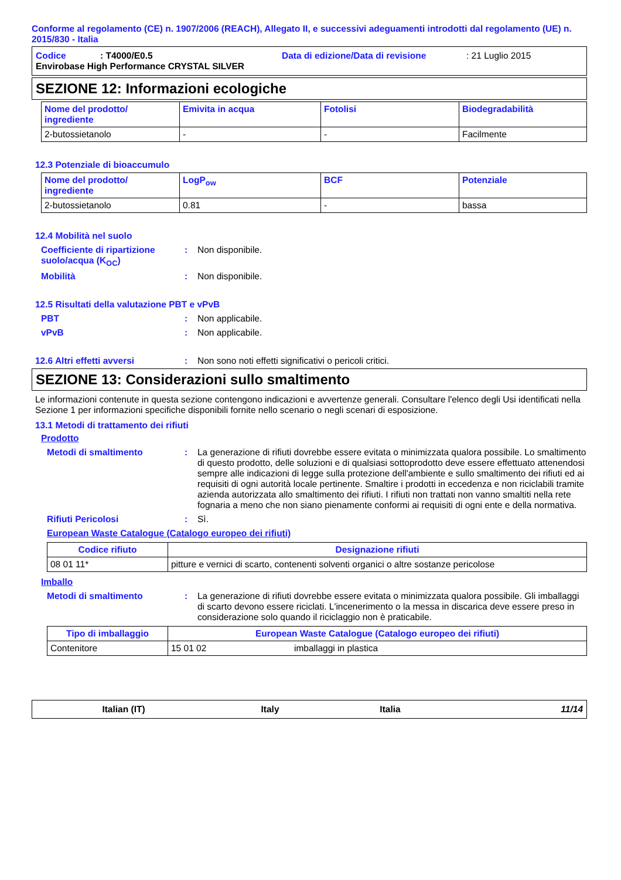Conforme al regolamento (CE) n. 1907/2006 (REACH), Allegato II, e successivi adeguamenti introdotti dal regolamento (UE) n. 2015/830 - Italia
Codice: T4000/E0.5 Data di edizione/Data di revisione: 21 Luglio 2015
Envirobase High Performance CRYSTAL SILVER
SEZIONE 12: Informazioni ecologiche
| Nome del prodotto/ ingrediente | Emivita in acqua | Fotolisi | Biodegradabilità |
| --- | --- | --- | --- |
| 2-butossietanolo | - | - | Facilmente |
12.3 Potenziale di bioaccumulo
| Nome del prodotto/ ingrediente | LogP<sub>ow</sub> | BCF | Potenziale |
| --- | --- | --- | --- |
| 2-butossietanolo | 0.81 | - | bassa |
12.4 Mobilità nel suolo
Coefficiente di ripartizione suolo/acqua (K<sub>OC</sub>): Non disponibile.
Mobilità: Non disponibile.
12.5 Risultati della valutazione PBT e vPvB
PBT: Non applicabile.
vPvB: Non applicabile.
12.6 Altri effetti avversi: Non sono noti effetti significativi o pericoli critici.
SEZIONE 13: Considerazioni sullo smaltimento
Le informazioni contenute in questa sezione contengono indicazioni e avvertenze generali. Consultare l'elenco degli Usi identificati nella Sezione 1 per informazioni specifiche disponibili fornite nello scenario o negli scenari di esposizione.
13.1 Metodi di trattamento dei rifiuti
Prodotto
Metodi di smaltimento: La generazione di rifiuti dovrebbe essere evitata o minimizzata qualora possibile. Lo smaltimento di questo prodotto, delle soluzioni e di qualsiasi sottoprodotto deve essere effettuato attenendosi sempre alle indicazioni di legge sulla protezione dell'ambiente e sullo smaltimento dei rifiuti ed ai requisiti di ogni autorità locale pertinente. Smaltire i prodotti in eccedenza e non riciclabili tramite azienda autorizzata allo smaltimento dei rifiuti. I rifiuti non trattati non vanno smaltiti nella rete fognaria a meno che non siano pienamente conformi ai requisiti di ogni ente e della normativa.
Rifiuti Pericolosi: Sì.
European Waste Catalogue (Catalogo europeo dei rifiuti)
| Codice rifiuto | Designazione rifiuti |
| --- | --- |
| 08 01 11* | pitture e vernici di scarto, contenenti solventi organici o altre sostanze pericolose |
Imballo
Metodi di smaltimento: La generazione di rifiuti dovrebbe essere evitata o minimizzata qualora possibile. Gli imballaggi di scarto devono essere riciclati. L'incenerimento o la messa in discarica deve essere preso in considerazione solo quando il riciclaggio non è praticabile.
| Tipo di imballaggio | European Waste Catalogue (Catalogo europeo dei rifiuti) | |
| --- | --- | --- |
| Contenitore | 15 01 02 | imballaggi in plastica |
Italian (IT) Italy Italia 11/14